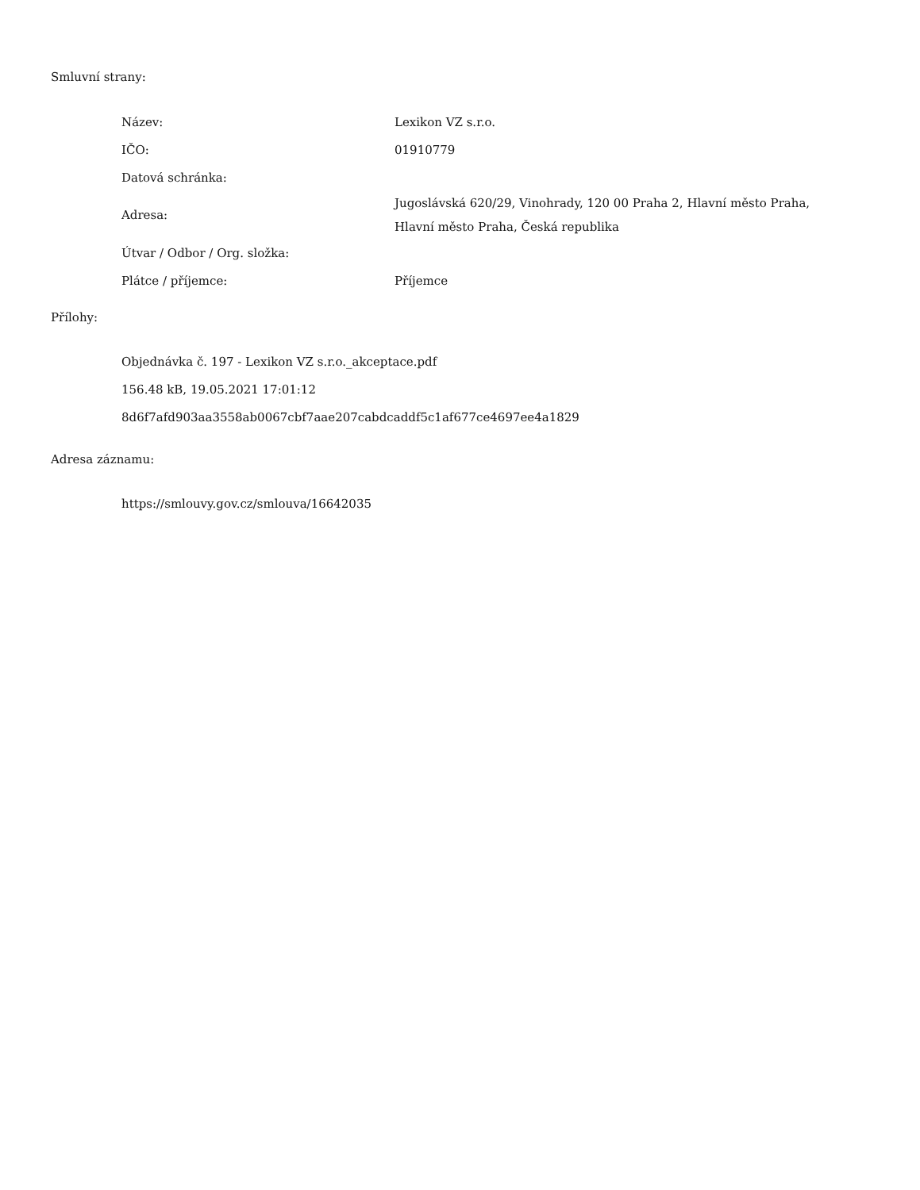Smluvní strany:
| Název: | Lexikon VZ s.r.o. |
| IČO: | 01910779 |
| Datová schránka: | |
| Adresa: | Jugoslávská 620/29, Vinohrady, 120 00 Praha 2, Hlavní město Praha, Hlavní město Praha, Česká republika |
| Útvar / Odbor / Org. složka: | |
| Plátce / příjemce: | Příjemce |
Přílohy:
Objednávka č. 197 - Lexikon VZ s.r.o._akceptace.pdf
156.48 kB, 19.05.2021 17:01:12
8d6f7afd903aa3558ab0067cbf7aae207cabdcaddf5c1af677ce4697ee4a1829
Adresa záznamu:
https://smlouvy.gov.cz/smlouva/16642035